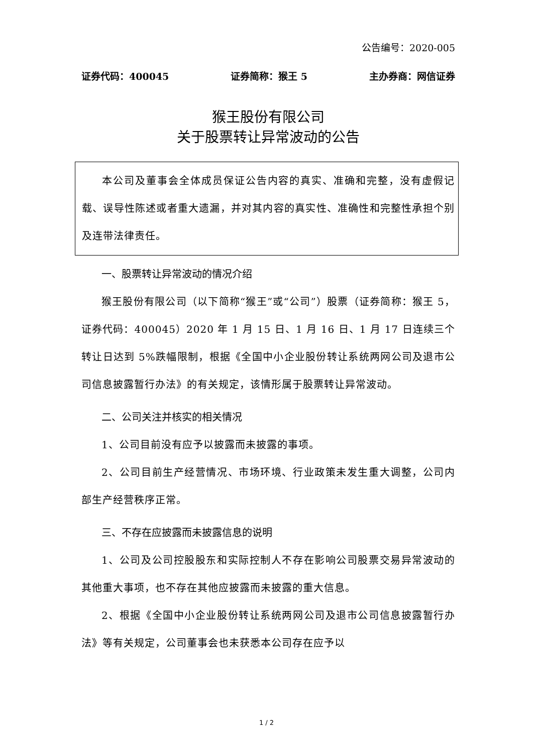公告编号：2020-005
证券代码：400045 证券简称：猴王 5 主办券商：网信证券
猴王股份有限公司
关于股票转让异常波动的公告
本公司及董事会全体成员保证公告内容的真实、准确和完整，没有虚假记载、误导性陈述或者重大遗漏，并对其内容的真实性、准确性和完整性承担个别及连带法律责任。
一、股票转让异常波动的情况介绍
猴王股份有限公司（以下简称“猴王”或“公司”）股票（证券简称：猴王 5，证券代码：400045）2020 年 1 月 15 日、1 月 16 日、1 月 17 日连续三个转让日达到 5%跌幅限制，根据《全国中小企业股份转让系统两网公司及退市公司信息披露暂行办法》的有关规定，该情形属于股票转让异常波动。
二、公司关注并核实的相关情况
1、公司目前没有应予以披露而未披露的事项。
2、公司目前生产经营情况、市场环境、行业政策未发生重大调整，公司内部生产经营秩序正常。
三、不存在应披露而未披露信息的说明
1、公司及公司控股股东和实际控制人不存在影响公司股票交易异常波动的其他重大事项，也不存在其他应披露而未披露的重大信息。
2、根据《全国中小企业股份转让系统两网公司及退市公司信息披露暂行办法》等有关规定，公司董事会也未获悉本公司存在应予以
1 / 2